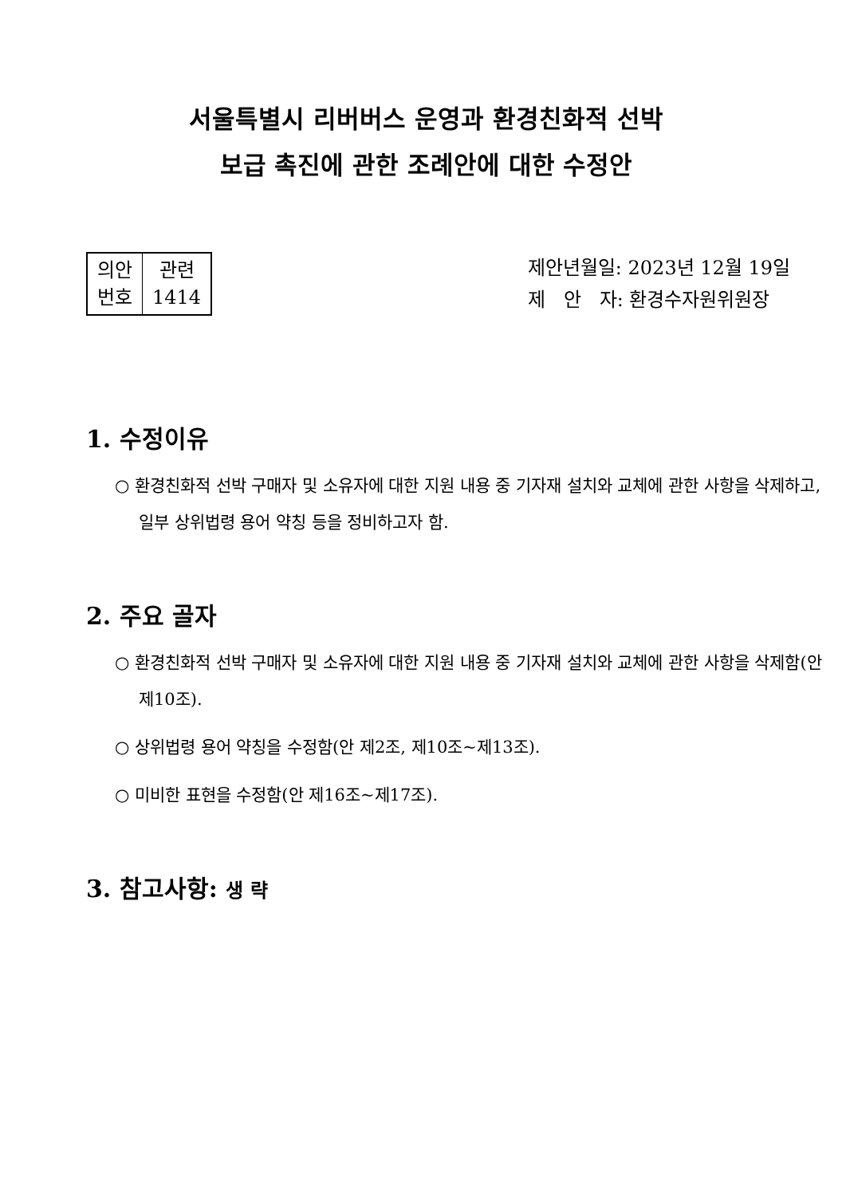서울특별시 리버버스 운영과 환경친화적 선박
보급 촉진에 관한 조례안에 대한 수정안
| 의안 번호 | 관련 1414 |
제안년월일: 2023년 12월 19일
제 안 자: 환경수자원위원장
1. 수정이유
○ 환경친화적 선박 구매자 및 소유자에 대한 지원 내용 중 기자재 설치와 교체에 관한 사항을 삭제하고, 일부 상위법령 용어 약칭 등을 정비하고자 함.
2. 주요 골자
○ 환경친화적 선박 구매자 및 소유자에 대한 지원 내용 중 기자재 설치와 교체에 관한 사항을 삭제함(안 제10조).
○ 상위법령 용어 약칭을 수정함(안 제2조, 제10조~제13조).
○ 미비한 표현을 수정함(안 제16조~제17조).
3. 참고사항: 생 략